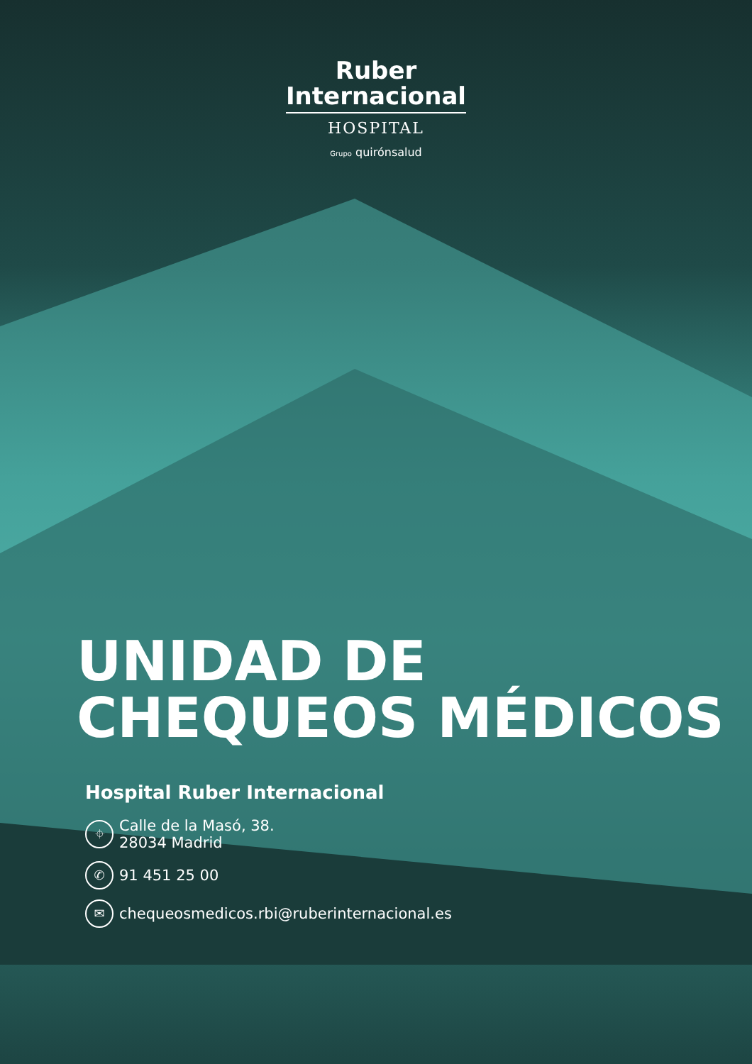Ruber
Internacional
HOSPITAL
Grupo quirónsalud
UNIDAD DE
CHEQUEOS MÉDICOS
Hospital Ruber Internacional
⌖ Calle de la Masó, 38.
28034 Madrid
✆ 91 451 25 00
✉ chequeosmedicos.rbi@ruberinternacional.es